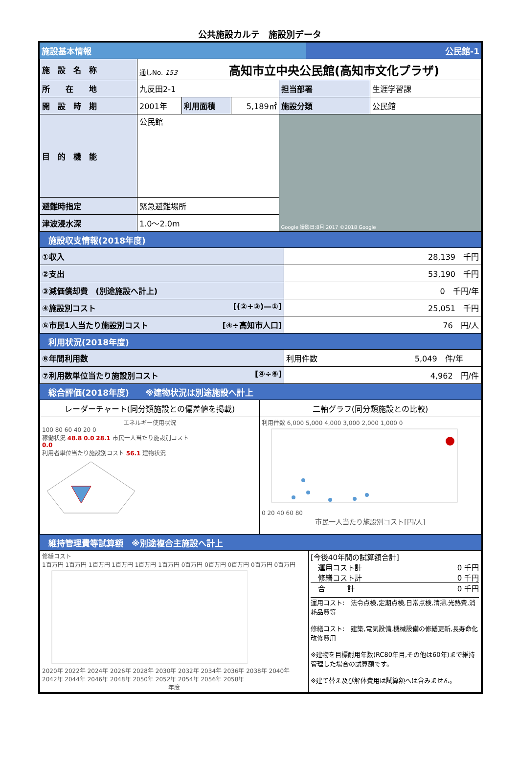公共施設カルテ　施設別データ
施設基本情報 公民館-1
| 施 設 名 称 | 通しNo. 153 高知市立中央公民館(高知市文化プラザ) | | | | |
| 所 在 地 | 九反田2-1 | | | 担当部署 | 生涯学習課 |
| 開 設 時 期 | 2001年 | 利用面積 | 5,189㎡ | 施設分類 | 公民館 |
| 目 的 機 能 | 公民館 | | | Google 撮影日:8月 2017 ©2018 Google | |
| 避難時指定 | 緊急避難場所 | | | | |
| 津波浸水深 | 1.0〜2.0m | | | | |
施設収支情報(2018年度)
| ①収入 | 28,139 千円 |
| ②支出 | 53,190 千円 |
| ③減価償却費 (別途施設へ計上) | 0 千円/年 |
| ④施設別コスト [(②+③)—①] | 25,051 千円 |
| ⑤市民1人当たり施設別コスト [④÷高知市人口] | 76 円/人 |
利用状況(2018年度)
| ⑥年間利用数 | 利用件数 5,049 件/年 |
| ⑦利用数単位当たり施設別コスト [④÷⑥] | 4,962 円/件 |
総合評価(2018年度)　　※建物状況は別途施設へ計上
| レーダーチャート(同分類施設との偏差値を掲載) | 二軸グラフ(同分類施設との比較) |
| エネルギー使用状況 100 80 60 40 20 0 稼働状況 48.8 0.0 28.1 市民一人当たり施設別コスト 0.0 利用者単位当たり施設別コスト 56.1 建物状況 | 利用件数 6,000 5,000 4,000 3,000 2,000 1,000 0 0 20 40 60 80 市民一人当たり施設別コスト[円/人] |
維持管理費等試算額　※別途複合主施設へ計上
| 修繕コスト 1百万円 1百万円 1百万円 1百万円 1百万円 1百万円 0百万円 0百万円 0百万円 0百万円 0百万円 2020年 2022年 2024年 2026年 2028年 2030年 2032年 2034年 2036年 2038年 2040年 2042年 2044年 2046年 2048年 2050年 2052年 2054年 2056年 2058年 年度 | [今後40年間の試算額合計] 運用コスト計 0 千円 修繕コスト計 0 千円 合 計 0 千円 運用コスト: 法令点検,定期点検,日常点検,清掃,光熱費,消耗品費等 修繕コスト: 建築,電気設備,機械設備の修繕更新,長寿命化改修費用 ※建物を目標耐用年数(RC80年目,その他は60年)まで維持管理した場合の試算額です。 ※建て替え及び解体費用は試算額へは含みません。 |